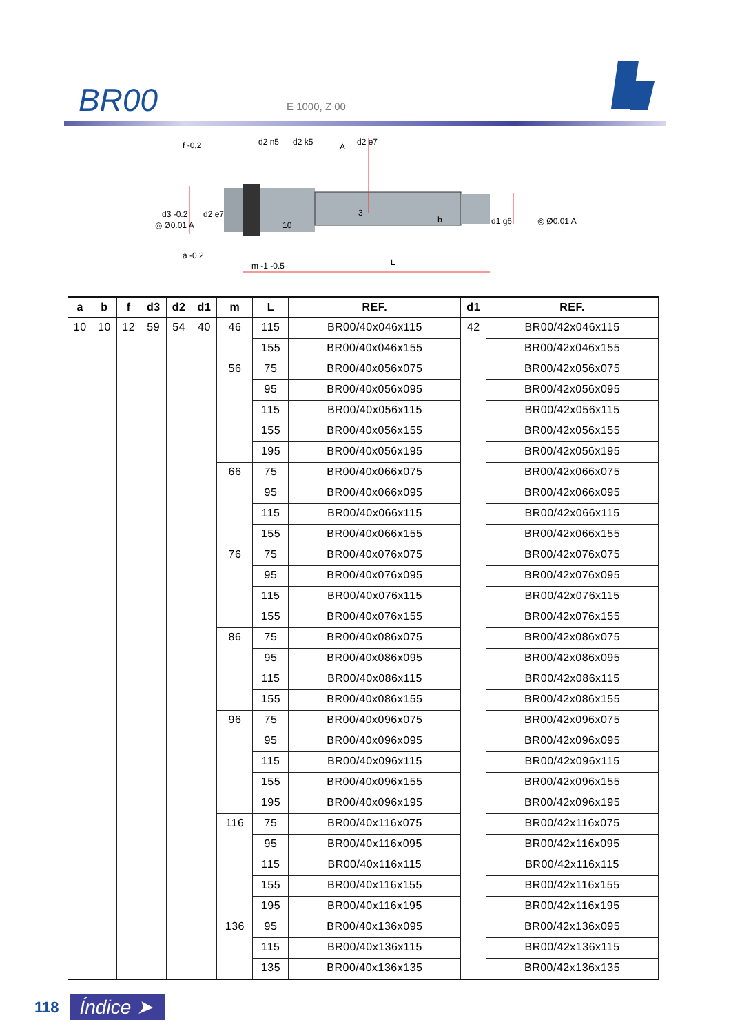BR00 E 1000, Z 00
f -0,2
d3 -0.2
d2 e7
d2 n5
d2 k5
A
d2 e7
3
10
d1 g6
b
◎ Ø0.01 A
◎ Ø0.01 A
a -0,2
m -1 -0.5
L
| a | b | f | d3 | d2 | d1 | m | L | REF. | d1 | REF. |
| --- | --- | --- | --- | --- | --- | --- | --- | --- | --- | --- |
| 10 | 10 | 12 | 59 | 54 | 40 | 46 | 115 | BR00/40x046x115 | 42 | BR00/42x046x115 |
| | | | | | | | 155 | BR00/40x046x155 | | BR00/42x046x155 |
| | | | | | | 56 | 75 | BR00/40x056x075 | | BR00/42x056x075 |
| | | | | | | | 95 | BR00/40x056x095 | | BR00/42x056x095 |
| | | | | | | | 115 | BR00/40x056x115 | | BR00/42x056x115 |
| | | | | | | | 155 | BR00/40x056x155 | | BR00/42x056x155 |
| | | | | | | | 195 | BR00/40x056x195 | | BR00/42x056x195 |
| | | | | | | 66 | 75 | BR00/40x066x075 | | BR00/42x066x075 |
| | | | | | | | 95 | BR00/40x066x095 | | BR00/42x066x095 |
| | | | | | | | 115 | BR00/40x066x115 | | BR00/42x066x115 |
| | | | | | | | 155 | BR00/40x066x155 | | BR00/42x066x155 |
| | | | | | | 76 | 75 | BR00/40x076x075 | | BR00/42x076x075 |
| | | | | | | | 95 | BR00/40x076x095 | | BR00/42x076x095 |
| | | | | | | | 115 | BR00/40x076x115 | | BR00/42x076x115 |
| | | | | | | | 155 | BR00/40x076x155 | | BR00/42x076x155 |
| | | | | | | 86 | 75 | BR00/40x086x075 | | BR00/42x086x075 |
| | | | | | | | 95 | BR00/40x086x095 | | BR00/42x086x095 |
| | | | | | | | 115 | BR00/40x086x115 | | BR00/42x086x115 |
| | | | | | | | 155 | BR00/40x086x155 | | BR00/42x086x155 |
| | | | | | | 96 | 75 | BR00/40x096x075 | | BR00/42x096x075 |
| | | | | | | | 95 | BR00/40x096x095 | | BR00/42x096x095 |
| | | | | | | | 115 | BR00/40x096x115 | | BR00/42x096x115 |
| | | | | | | | 155 | BR00/40x096x155 | | BR00/42x096x155 |
| | | | | | | | 195 | BR00/40x096x195 | | BR00/42x096x195 |
| | | | | | | 116 | 75 | BR00/40x116x075 | | BR00/42x116x075 |
| | | | | | | | 95 | BR00/40x116x095 | | BR00/42x116x095 |
| | | | | | | | 115 | BR00/40x116x115 | | BR00/42x116x115 |
| | | | | | | | 155 | BR00/40x116x155 | | BR00/42x116x155 |
| | | | | | | | 195 | BR00/40x116x195 | | BR00/42x116x195 |
| | | | | | | 136 | 95 | BR00/40x136x095 | | BR00/42x136x095 |
| | | | | | | | 115 | BR00/40x136x115 | | BR00/42x136x115 |
| | | | | | | | 135 | BR00/40x136x135 | | BR00/42x136x135 |
118 Índice ➤